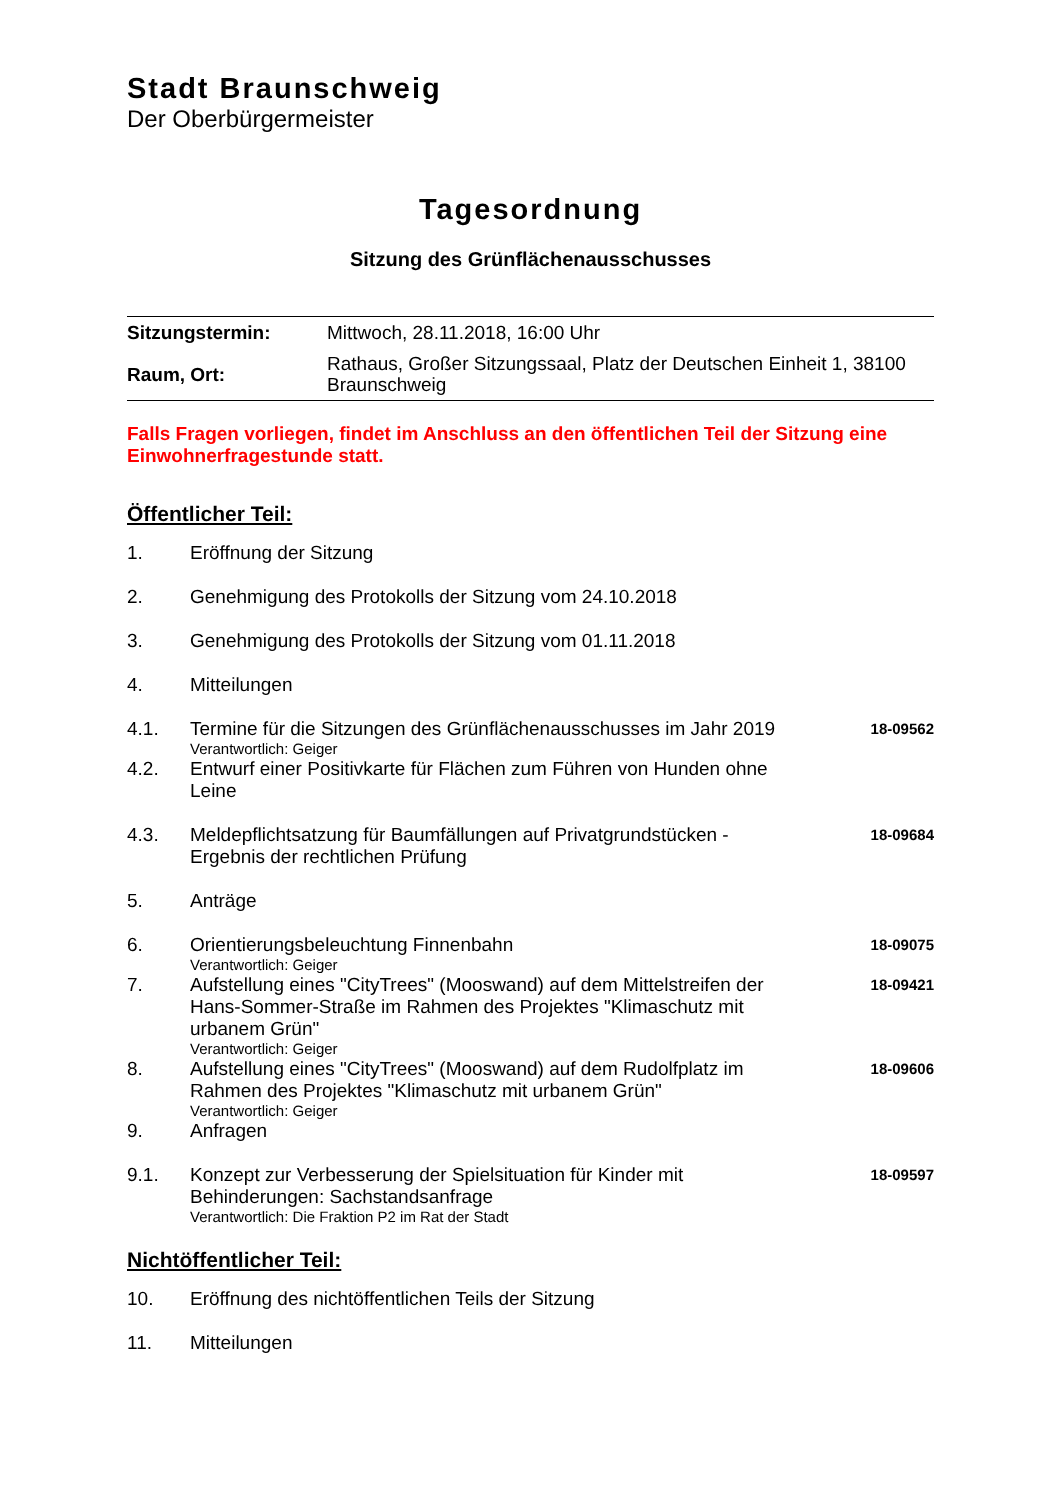Stadt Braunschweig
Der Oberbürgermeister
Tagesordnung
Sitzung des Grünflächenausschusses
| Sitzungstermin: | Mittwoch, 28.11.2018, 16:00 Uhr |
| Raum, Ort: | Rathaus, Großer Sitzungssaal, Platz der Deutschen Einheit 1, 38100 Braunschweig |
Falls Fragen vorliegen, findet im Anschluss an den öffentlichen Teil der Sitzung eine Einwohnerfragestunde statt.
Öffentlicher Teil:
| 1. | Eröffnung der Sitzung | |
| 2. | Genehmigung des Protokolls der Sitzung vom 24.10.2018 | |
| 3. | Genehmigung des Protokolls der Sitzung vom 01.11.2018 | |
| 4. | Mitteilungen | |
| 4.1. | Termine für die Sitzungen des Grünflächenausschusses im Jahr 2019 Verantwortlich: Geiger | 18-09562 |
| 4.2. | Entwurf einer Positivkarte für Flächen zum Führen von Hunden ohne Leine | |
| 4.3. | Meldepflichtsatzung für Baumfällungen auf Privatgrundstücken - Ergebnis der rechtlichen Prüfung | 18-09684 |
| 5. | Anträge | |
| 6. | Orientierungsbeleuchtung Finnenbahn Verantwortlich: Geiger | 18-09075 |
| 7. | Aufstellung eines "CityTrees" (Mooswand) auf dem Mittelstreifen der Hans-Sommer-Straße im Rahmen des Projektes "Klimaschutz mit urbanem Grün" Verantwortlich: Geiger | 18-09421 |
| 8. | Aufstellung eines "CityTrees" (Mooswand) auf dem Rudolfplatz im Rahmen des Projektes "Klimaschutz mit urbanem Grün" Verantwortlich: Geiger | 18-09606 |
| 9. | Anfragen | |
| 9.1. | Konzept zur Verbesserung der Spielsituation für Kinder mit Behinderungen: Sachstandsanfrage Verantwortlich: Die Fraktion P2 im Rat der Stadt | 18-09597 |
Nichtöffentlicher Teil:
| 10. | Eröffnung des nichtöffentlichen Teils der Sitzung |
| 11. | Mitteilungen |